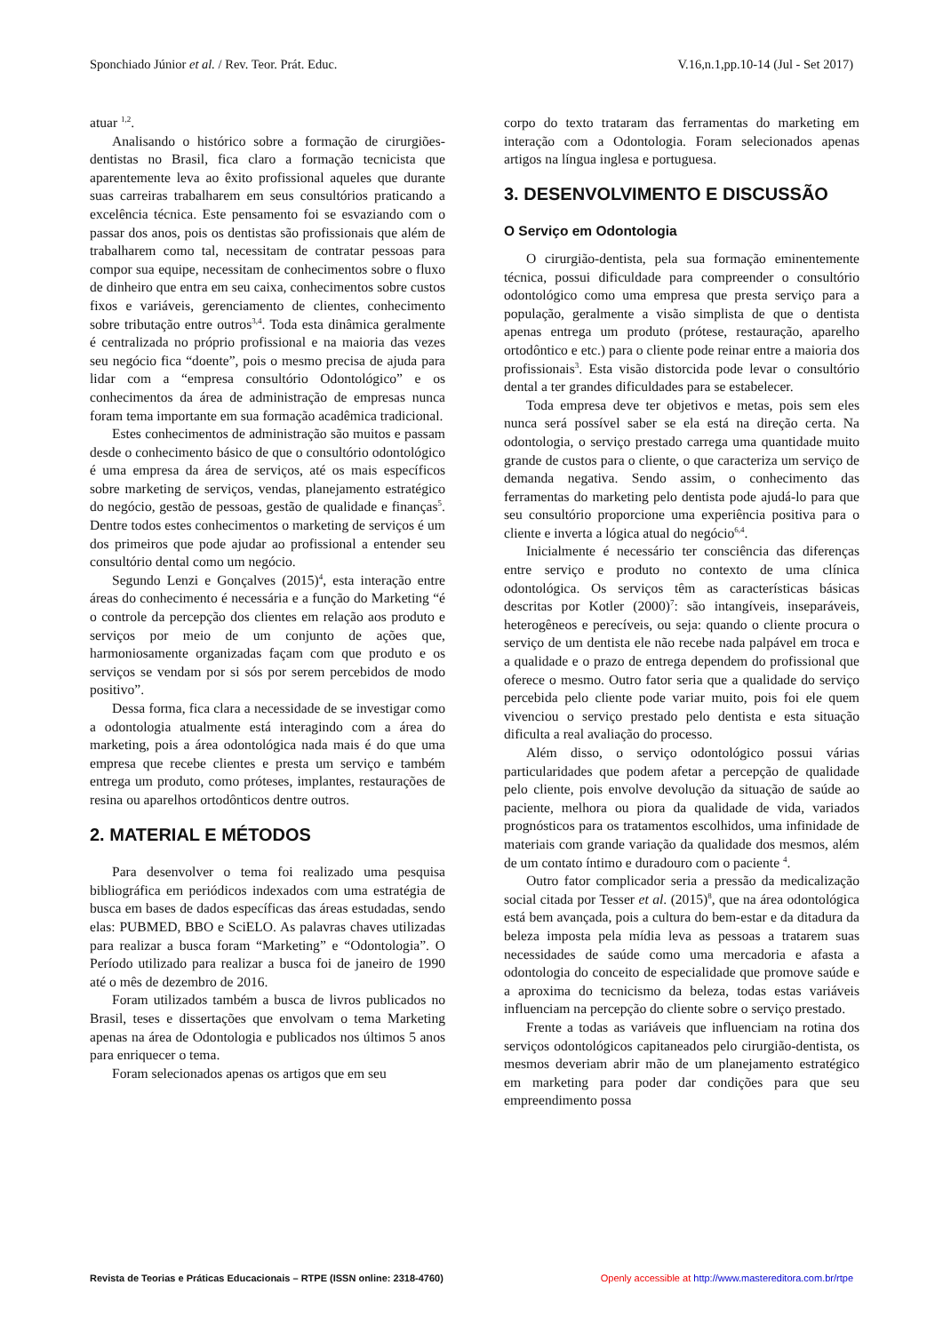Sponchiado Júnior et al. / Rev. Teor. Prát. Educ. V.16,n.1,pp.10-14 (Jul - Set 2017)
atuar <sup>1,2</sup>.
Analisando o histórico sobre a formação de cirurgiões-dentistas no Brasil, fica claro a formação tecnicista que aparentemente leva ao êxito profissional aqueles que durante suas carreiras trabalharem em seus consultórios praticando a excelência técnica. Este pensamento foi se esvaziando com o passar dos anos, pois os dentistas são profissionais que além de trabalharem como tal, necessitam de contratar pessoas para compor sua equipe, necessitam de conhecimentos sobre o fluxo de dinheiro que entra em seu caixa, conhecimentos sobre custos fixos e variáveis, gerenciamento de clientes, conhecimento sobre tributação entre outros<sup>3,4</sup>. Toda esta dinâmica geralmente é centralizada no próprio profissional e na maioria das vezes seu negócio fica “doente”, pois o mesmo precisa de ajuda para lidar com a “empresa consultório Odontológico” e os conhecimentos da área de administração de empresas nunca foram tema importante em sua formação acadêmica tradicional.
Estes conhecimentos de administração são muitos e passam desde o conhecimento básico de que o consultório odontológico é uma empresa da área de serviços, até os mais específicos sobre marketing de serviços, vendas, planejamento estratégico do negócio, gestão de pessoas, gestão de qualidade e finanças<sup>5</sup>. Dentre todos estes conhecimentos o marketing de serviços é um dos primeiros que pode ajudar ao profissional a entender seu consultório dental como um negócio.
Segundo Lenzi e Gonçalves (2015)<sup>4</sup>, esta interação entre áreas do conhecimento é necessária e a função do Marketing “é o controle da percepção dos clientes em relação aos produto e serviços por meio de um conjunto de ações que, harmoniosamente organizadas façam com que produto e os serviços se vendam por si sós por serem percebidos de modo positivo”.
Dessa forma, fica clara a necessidade de se investigar como a odontologia atualmente está interagindo com a área do marketing, pois a área odontológica nada mais é do que uma empresa que recebe clientes e presta um serviço e também entrega um produto, como próteses, implantes, restaurações de resina ou aparelhos ortodônticos dentre outros.
2. MATERIAL E MÉTODOS
Para desenvolver o tema foi realizado uma pesquisa bibliográfica em periódicos indexados com uma estratégia de busca em bases de dados específicas das áreas estudadas, sendo elas: PUBMED, BBO e SciELO. As palavras chaves utilizadas para realizar a busca foram “Marketing” e “Odontologia”. O Período utilizado para realizar a busca foi de janeiro de 1990 até o mês de dezembro de 2016.
Foram utilizados também a busca de livros publicados no Brasil, teses e dissertações que envolvam o tema Marketing apenas na área de Odontologia e publicados nos últimos 5 anos para enriquecer o tema.
Foram selecionados apenas os artigos que em seu
corpo do texto trataram das ferramentas do marketing em interação com a Odontologia. Foram selecionados apenas artigos na língua inglesa e portuguesa.
3. DESENVOLVIMENTO E DISCUSSÃO
O Serviço em Odontologia
O cirurgião-dentista, pela sua formação eminentemente técnica, possui dificuldade para compreender o consultório odontológico como uma empresa que presta serviço para a população, geralmente a visão simplista de que o dentista apenas entrega um produto (prótese, restauração, aparelho ortodôntico e etc.) para o cliente pode reinar entre a maioria dos profissionais<sup>3</sup>. Esta visão distorcida pode levar o consultório dental a ter grandes dificuldades para se estabelecer.
Toda empresa deve ter objetivos e metas, pois sem eles nunca será possível saber se ela está na direção certa. Na odontologia, o serviço prestado carrega uma quantidade muito grande de custos para o cliente, o que caracteriza um serviço de demanda negativa. Sendo assim, o conhecimento das ferramentas do marketing pelo dentista pode ajudá-lo para que seu consultório proporcione uma experiência positiva para o cliente e inverta a lógica atual do negócio<sup>6,4</sup>.
Inicialmente é necessário ter consciência das diferenças entre serviço e produto no contexto de uma clínica odontológica. Os serviços têm as características básicas descritas por Kotler (2000)<sup>7</sup>: são intangíveis, inseparáveis, heterogêneos e perecíveis, ou seja: quando o cliente procura o serviço de um dentista ele não recebe nada palpável em troca e a qualidade e o prazo de entrega dependem do profissional que oferece o mesmo. Outro fator seria que a qualidade do serviço percebida pelo cliente pode variar muito, pois foi ele quem vivenciou o serviço prestado pelo dentista e esta situação dificulta a real avaliação do processo.
Além disso, o serviço odontológico possui várias particularidades que podem afetar a percepção de qualidade pelo cliente, pois envolve devolução da situação de saúde ao paciente, melhora ou piora da qualidade de vida, variados prognósticos para os tratamentos escolhidos, uma infinidade de materiais com grande variação da qualidade dos mesmos, além de um contato íntimo e duradouro com o paciente <sup>4</sup>.
Outro fator complicador seria a pressão da medicalização social citada por Tesser et al. (2015)<sup>8</sup>, que na área odontológica está bem avançada, pois a cultura do bem-estar e da ditadura da beleza imposta pela mídia leva as pessoas a tratarem suas necessidades de saúde como uma mercadoria e afasta a odontologia do conceito de especialidade que promove saúde e a aproxima do tecnicismo da beleza, todas estas variáveis influenciam na percepção do cliente sobre o serviço prestado.
Frente a todas as variáveis que influenciam na rotina dos serviços odontológicos capitaneados pelo cirurgião-dentista, os mesmos deveriam abrir mão de um planejamento estratégico em marketing para poder dar condições para que seu empreendimento possa
Revista de Teorias e Práticas Educacionais – RTPE (ISSN online: 2318-4760) Openly accessible at http://www.mastereditora.com.br/rtpe